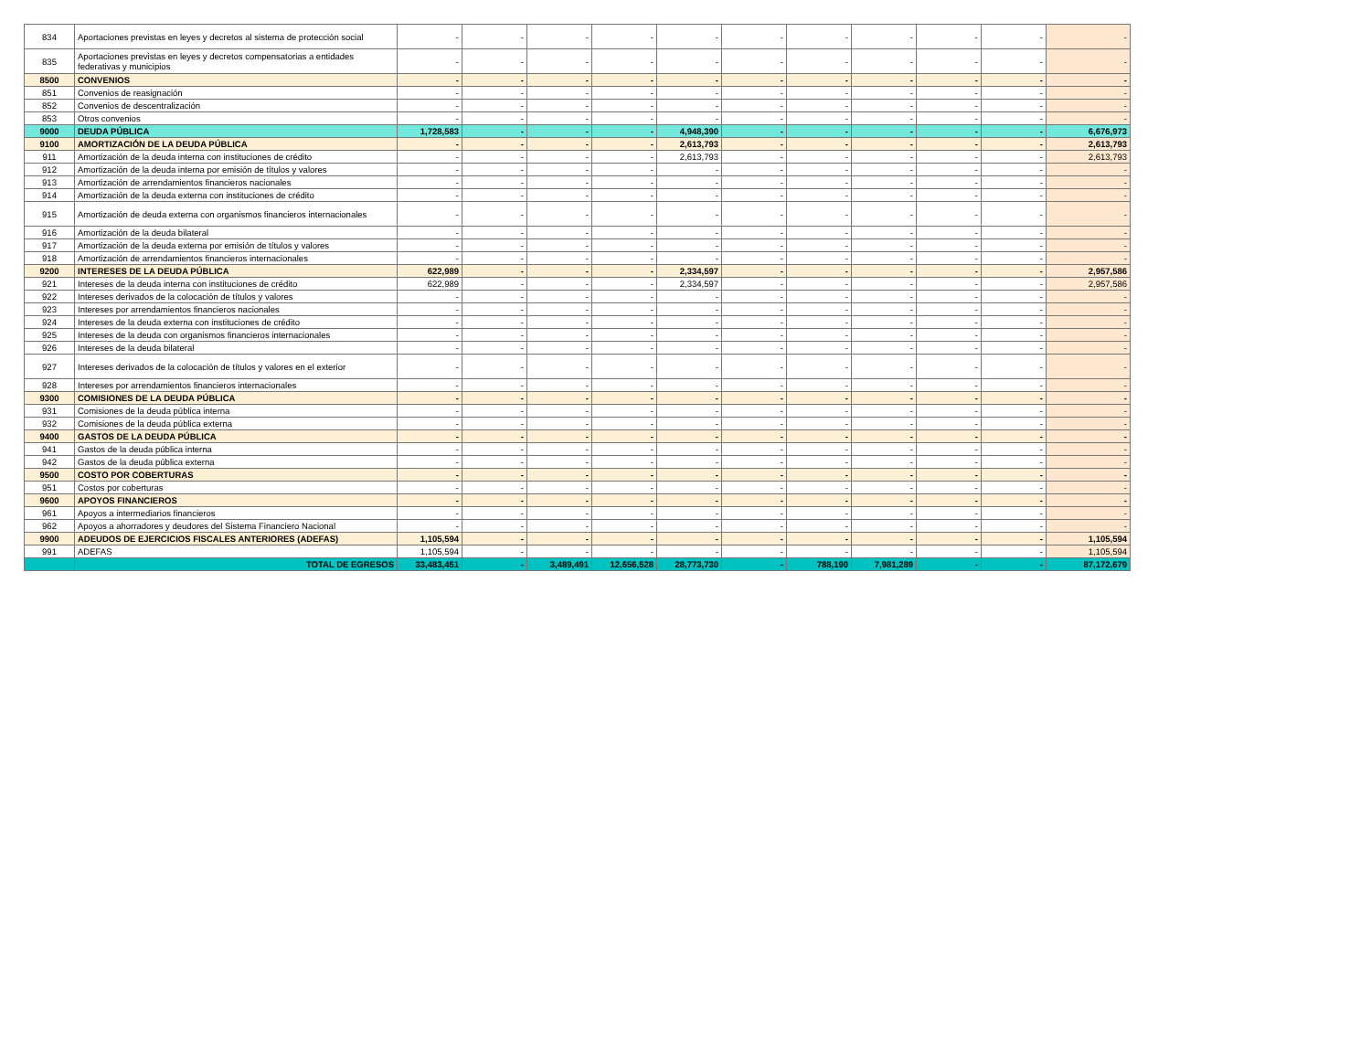| 834 | Aportaciones previstas en leyes y decretos al sistema de protección social | - | - | - | - | - | - | - | - | - | - | - |
| 835 | Aportaciones previstas en leyes y decretos compensatorias a entidades federativas y municipios | - | - | - | - | - | - | - | - | - | - | - |
| 8500 | CONVENIOS | - | - | - | - | - | - | - | - | - | - | - |
| 851 | Convenios de reasignación | - | - | - | - | - | - | - | - | - | - | - |
| 852 | Convenios de descentralización | - | - | - | - | - | - | - | - | - | - | - |
| 853 | Otros convenios | - | - | - | - | - | - | - | - | - | - | - |
| 9000 | DEUDA PÚBLICA | 1,728,583 | - | - | - | 4,948,390 | - | - | - | - | - | 6,676,973 |
| 9100 | AMORTIZACIÓN DE LA DEUDA PÚBLICA | - | - | - | - | 2,613,793 | - | - | - | - | - | 2,613,793 |
| 911 | Amortización de la deuda interna con instituciones de crédito | - | - | - | - | 2,613,793 | - | - | - | - | - | 2,613,793 |
| 912 | Amortización de la deuda interna por emisión de títulos y valores | - | - | - | - | - | - | - | - | - | - | - |
| 913 | Amortización de arrendamientos financieros nacionales | - | - | - | - | - | - | - | - | - | - | - |
| 914 | Amortización de la deuda externa con instituciones de crédito | - | - | - | - | - | - | - | - | - | - | - |
| 915 | Amortización de deuda externa con organismos financieros internacionales | - | - | - | - | - | - | - | - | - | - | - |
| 916 | Amortización de la deuda bilateral | - | - | - | - | - | - | - | - | - | - | - |
| 917 | Amortización de la deuda externa por emisión de títulos y valores | - | - | - | - | - | - | - | - | - | - | - |
| 918 | Amortización de arrendamientos financieros internacionales | - | - | - | - | - | - | - | - | - | - | - |
| 9200 | INTERESES DE LA DEUDA PÚBLICA | 622,989 | - | - | - | 2,334,597 | - | - | - | - | - | 2,957,586 |
| 921 | Intereses de la deuda interna con instituciones de crédito | 622,989 | - | - | - | 2,334,597 | - | - | - | - | - | 2,957,586 |
| 922 | Intereses derivados de la colocación de títulos y valores | - | - | - | - | - | - | - | - | - | - | - |
| 923 | Intereses por arrendamientos financieros nacionales | - | - | - | - | - | - | - | - | - | - | - |
| 924 | Intereses de la deuda externa con instituciones de crédito | - | - | - | - | - | - | - | - | - | - | - |
| 925 | Intereses de la deuda con organismos financieros internacionales | - | - | - | - | - | - | - | - | - | - | - |
| 926 | Intereses de la deuda bilateral | - | - | - | - | - | - | - | - | - | - | - |
| 927 | Intereses derivados de la colocación de títulos y valores en el exterior | - | - | - | - | - | - | - | - | - | - | - |
| 928 | Intereses por arrendamientos financieros internacionales | - | - | - | - | - | - | - | - | - | - | - |
| 9300 | COMISIONES DE LA DEUDA PÚBLICA | - | - | - | - | - | - | - | - | - | - | - |
| 931 | Comisiones de la deuda pública interna | - | - | - | - | - | - | - | - | - | - | - |
| 932 | Comisiones de la deuda pública externa | - | - | - | - | - | - | - | - | - | - | - |
| 9400 | GASTOS DE LA DEUDA PÚBLICA | - | - | - | - | - | - | - | - | - | - | - |
| 941 | Gastos de la deuda pública interna | - | - | - | - | - | - | - | - | - | - | - |
| 942 | Gastos de la deuda pública externa | - | - | - | - | - | - | - | - | - | - | - |
| 9500 | COSTO POR COBERTURAS | - | - | - | - | - | - | - | - | - | - | - |
| 951 | Costos por coberturas | - | - | - | - | - | - | - | - | - | - | - |
| 9600 | APOYOS FINANCIEROS | - | - | - | - | - | - | - | - | - | - | - |
| 961 | Apoyos a intermediarios financieros | - | - | - | - | - | - | - | - | - | - | - |
| 962 | Apoyos a ahorradores y deudores del Sistema Financiero Nacional | - | - | - | - | - | - | - | - | - | - | - |
| 9900 | ADEUDOS DE EJERCICIOS FISCALES ANTERIORES (ADEFAS) | 1,105,594 | - | - | - | - | - | - | - | - | - | 1,105,594 |
| 991 | ADEFAS | 1,105,594 | - | - | - | - | - | - | - | - | - | 1,105,594 |
| | TOTAL DE EGRESOS | 33,483,451 | - | 3,489,491 | 12,656,528 | 28,773,730 | - | 788,190 | 7,981,289 | - | - | 87,172,679 |